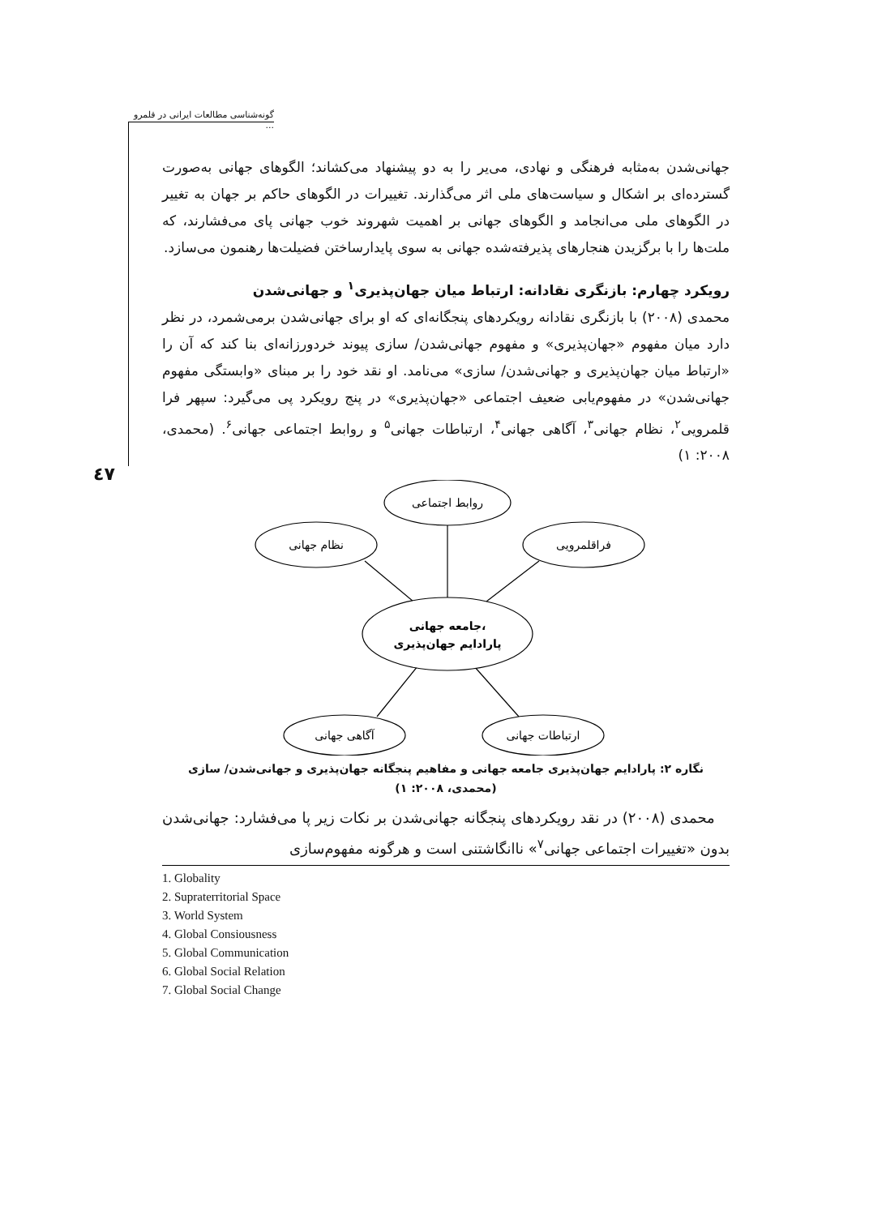گونه‌شناسی مطالعات ایرانی در قلمرو ...
٤٧
جهانی‌شدن به‌مثابه فرهنگی و نهادی، می‌یر را به دو پیشنهاد می‌کشاند؛ الگوهای جهانی به‌صورت گسترده‌ای بر اشکال و سیاست‌های ملی اثر می‌گذارند. تغییرات در الگوهای حاکم بر جهان به تغییر در الگوهای ملی می‌انجامد و الگوهای جهانی بر اهمیت شهروند خوب جهانی پای می‌فشارند، که ملت‌ها را با برگزیدن هنجارهای پذیرفته‌شده جهانی به سوی پایدارساختن فضیلت‌ها رهنمون می‌سازد.
رویکرد چهارم: بازنگری نقادانه: ارتباط میان جهان‌پذیری<sup>۱</sup> و جهانی‌شدن
محمدی (۲۰۰۸) با بازنگری نقادانه رویکردهای پنجگانه‌ای که او برای جهانی‌شدن برمی‌شمرد، در نظر دارد میان مفهوم «جهان‌پذیری» و مفهوم جهانی‌شدن/ سازی پیوند خردورزانه‌ای بنا کند که آن را «ارتباط میان جهان‌پذیری و جهانی‌شدن/ سازی» می‌نامد. او نقد خود را بر مبنای «وابستگی مفهوم جهانی‌شدن» در مفهوم‌یابی ضعیف اجتماعی «جهان‌پذیری» در پنج رویکرد پی می‌گیرد: سپهر فرا قلمرویی<sup>۲</sup>، نظام جهانی<sup>۳</sup>، آگاهی جهانی<sup>۴</sup>، ارتباطات جهانی<sup>۵</sup> و روابط اجتماعی جهانی<sup>۶</sup>. (محمدی، ۲۰۰۸: ۱)
روابط اجتماعی
نظام جهانی
فراقلمرویی
جامعه جهانی،
پارادایم جهان‌پذیری
آگاهی جهانی
ارتباطات جهانی
نگاره ۲: پارادایم جهان‌پذیری جامعه جهانی و مفاهیم پنجگانه جهان‌پذیری و جهانی‌شدن/ سازی
(محمدی، ۲۰۰۸: ۱)
محمدی (۲۰۰۸) در نقد رویکردهای پنجگانه جهانی‌شدن بر نکات زیر پا می‌فشارد: جهانی‌شدن بدون «تغییرات اجتماعی جهانی<sup>۷</sup>» ناانگاشتنی است و هرگونه مفهوم‌سازی
1. Globality
2. Supraterritorial Space
3. World System
4. Global Consiousness
5. Global Communication
6. Global Social Relation
7. Global Social Change